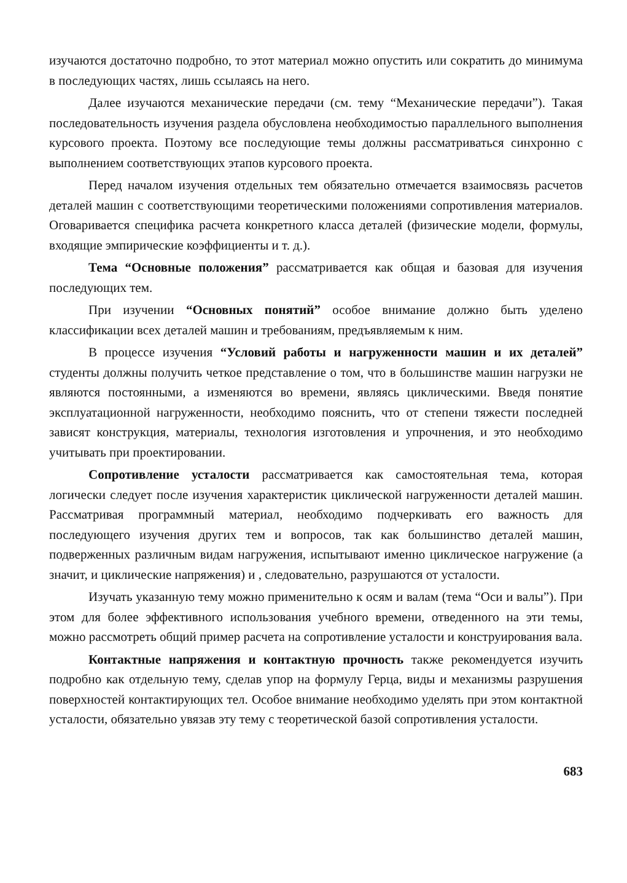изучаются достаточно подробно, то этот материал можно опустить или сократить до минимума в последующих частях, лишь ссылаясь на него.
Далее изучаются механические передачи (см. тему “Механические передачи”). Такая последовательность изучения раздела обусловлена необходимостью параллельного выполнения курсового проекта. Поэтому все последующие темы должны рассматриваться синхронно с выполнением соответствующих этапов курсового проекта.
Перед началом изучения отдельных тем обязательно отмечается взаимосвязь расчетов деталей машин с соответствующими теоретическими положениями сопротивления материалов. Оговаривается специфика расчета конкретного класса деталей (физические модели, формулы, входящие эмпирические коэффициенты и т. д.).
Тема “Основные положения” рассматривается как общая и базовая для изучения последующих тем.
При изучении “Основных понятий” особое внимание должно быть уделено классификации всех деталей машин и требованиям, предъявляемым к ним.
В процессе изучения “Условий работы и нагруженности машин и их деталей” студенты должны получить четкое представление о том, что в большинстве машин нагрузки не являются постоянными, а изменяются во времени, являясь циклическими. Введя понятие эксплуатационной нагруженности, необходимо пояснить, что от степени тяжести последней зависят конструкция, материалы, технология изготовления и упрочнения, и это необходимо учитывать при проектировании.
Сопротивление усталости рассматривается как самостоятельная тема, которая логически следует после изучения характеристик циклической нагруженности деталей машин. Рассматривая программный материал, необходимо подчеркивать его важность для последующего изучения других тем и вопросов, так как большинство деталей машин, подверженных различным видам нагружения, испытывают именно циклическое нагружение (а значит, и циклические напряжения) и , следовательно, разрушаются от усталости.
Изучать указанную тему можно применительно к осям и валам (тема “Оси и валы”). При этом для более эффективного использования учебного времени, отведенного на эти темы, можно рассмотреть общий пример расчета на сопротивление усталости и конструирования вала.
Контактные напряжения и контактную прочность также рекомендуется изучить подробно как отдельную тему, сделав упор на формулу Герца, виды и механизмы разрушения поверхностей контактирующих тел. Особое внимание необходимо уделять при этом контактной усталости, обязательно увязав эту тему с теоретической базой сопротивления усталости.
683